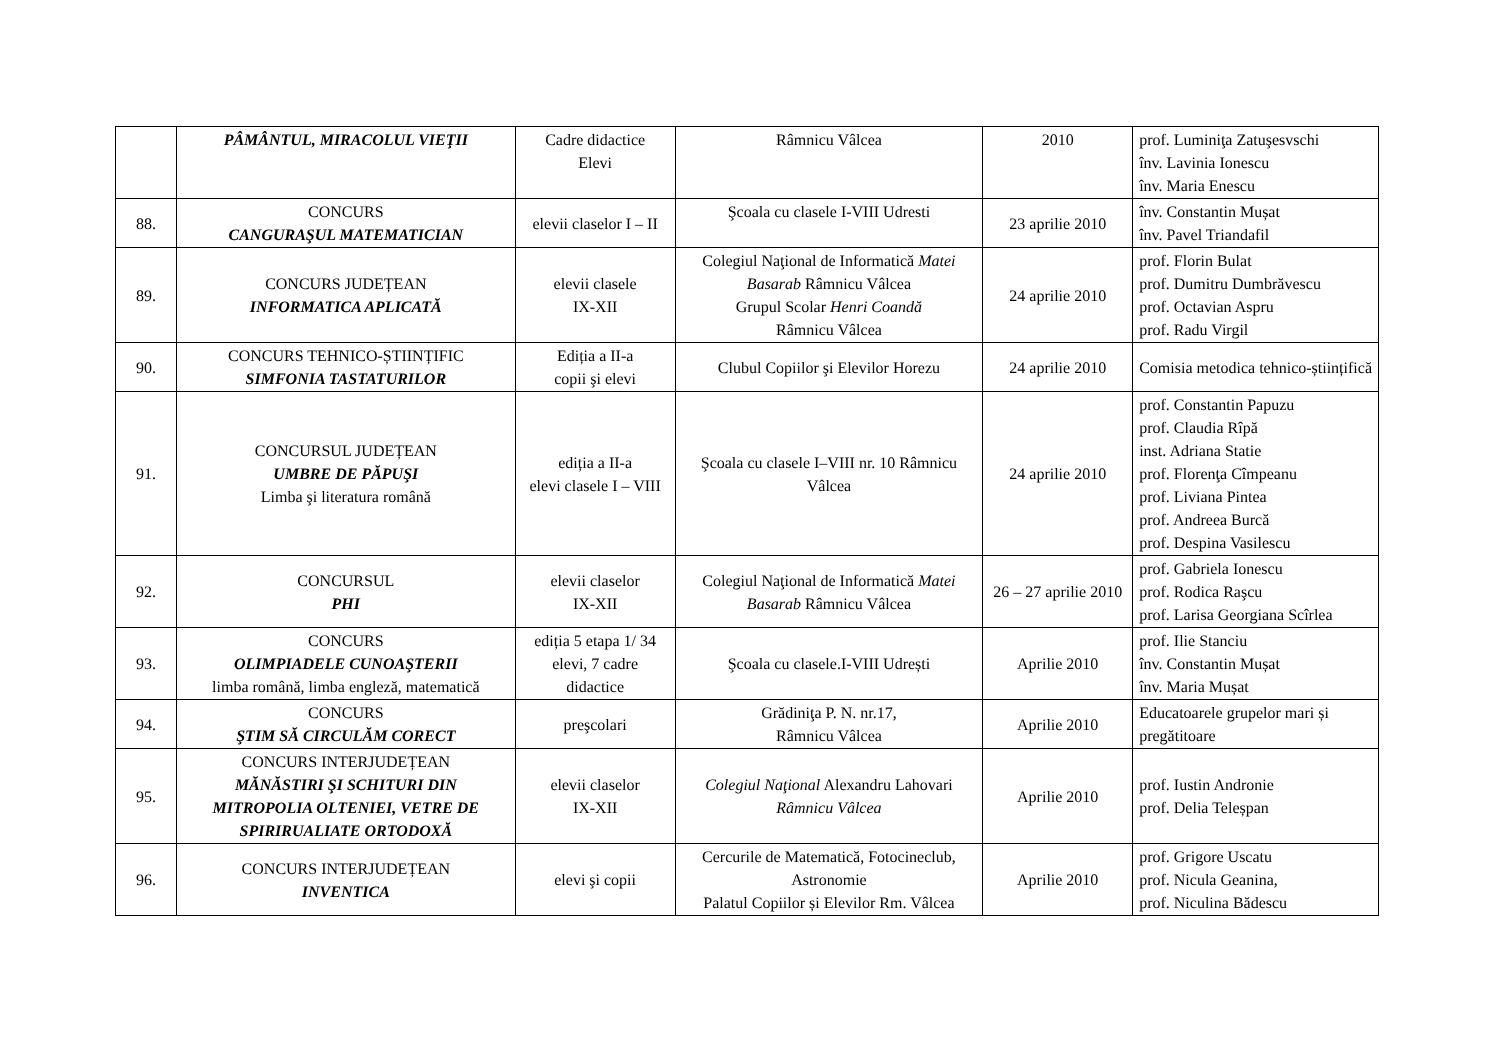| | PÂMÂNTUL, MIRACOLUL VIEŢII | Cadre didactice Elevi | Râmnicu Vâlcea | 2010 | prof. Luminiţa Zatuşesvschi înv. Lavinia Ionescu înv. Maria Enescu |
| 88. | CONCURS CANGURAŞUL MATEMATICIAN | elevii claselor I – II | Şcoala cu clasele I-VIII Udresti | 23 aprilie 2010 | înv. Constantin Mușat înv. Pavel Triandafil |
| 89. | CONCURS JUDEȚEAN INFORMATICA APLICATĂ | elevii clasele IX-XII | Colegiul Naţional de Informatică Matei Basarab Râmnicu Vâlcea Grupul Scolar Henri Coandă Râmnicu Vâlcea | 24 aprilie 2010 | prof. Florin Bulat prof. Dumitru Dumbrăvescu prof. Octavian Aspru prof. Radu Virgil |
| 90. | CONCURS TEHNICO-ȘTIINȚIFIC SIMFONIA TASTATURILOR | Ediția a II-a copii şi elevi | Clubul Copiilor şi Elevilor Horezu | 24 aprilie 2010 | Comisia metodica tehnico-științifică |
| 91. | CONCURSUL JUDEȚEAN UMBRE DE PĂPUŞI Limba şi literatura română | ediția a II-a elevi clasele I – VIII | Şcoala cu clasele I–VIII nr. 10 Râmnicu Vâlcea | 24 aprilie 2010 | prof. Constantin Papuzu prof. Claudia Rîpă inst. Adriana Statie prof. Florenţa Cîmpeanu prof. Liviana Pintea prof. Andreea Burcă prof. Despina Vasilescu |
| 92. | CONCURSUL PHI | elevii claselor IX-XII | Colegiul Naţional de Informatică Matei Basarab Râmnicu Vâlcea | 26 – 27 aprilie 2010 | prof. Gabriela Ionescu prof. Rodica Raşcu prof. Larisa Georgiana Scîrlea |
| 93. | CONCURS OLIMPIADELE CUNOAŞTERII limba română, limba engleză, matematică | ediția 5 etapa 1/ 34 elevi, 7 cadre didactice | Şcoala cu clasele.I-VIII Udrești | Aprilie 2010 | prof. Ilie Stanciu înv. Constantin Mușat înv. Maria Mușat |
| 94. | CONCURS ŞTIM SĂ CIRCULĂM CORECT | preşcolari | Grădiniţa P. N. nr.17, Râmnicu Vâlcea | Aprilie 2010 | Educatoarele grupelor mari și pregătitoare |
| 95. | CONCURS INTERJUDEȚEAN MĂNĂSTIRI ŞI SCHITURI DIN MITROPOLIA OLTENIEI, VETRE DE SPIRIRUALIATE ORTODOXĂ | elevii claselor IX-XII | Colegiul Naţional Alexandru Lahovari Râmnicu Vâlcea | Aprilie 2010 | prof. Iustin Andronie prof. Delia Teleșpan |
| 96. | CONCURS INTERJUDEȚEAN INVENTICA | elevi şi copii | Cercurile de Matematică, Fotocineclub, Astronomie Palatul Copiilor și Elevilor Rm. Vâlcea | Aprilie 2010 | prof. Grigore Uscatu prof. Nicula Geanina, prof. Niculina Bădescu |